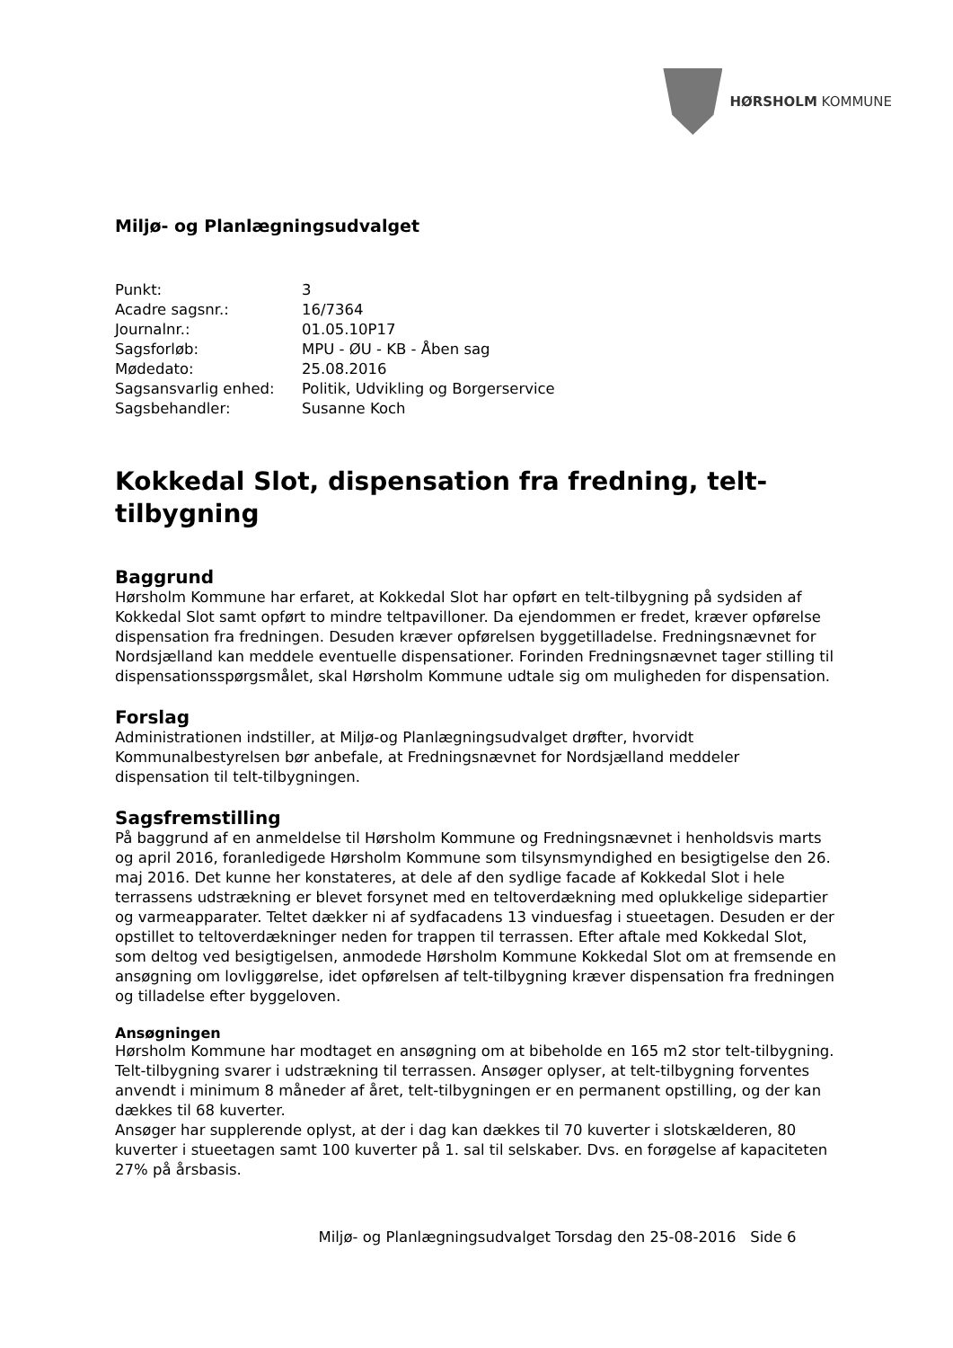HØRSHOLM KOMMUNE
Miljø- og Planlægningsudvalget
| Punkt: | 3 |
| Acadre sagsnr.: | 16/7364 |
| Journalnr.: | 01.05.10P17 |
| Sagsforløb: | MPU - ØU - KB - Åben sag |
| Mødedato: | 25.08.2016 |
| Sagsansvarlig enhed: | Politik, Udvikling og Borgerservice |
| Sagsbehandler: | Susanne Koch |
Kokkedal Slot, dispensation fra fredning, telt-tilbygning
Baggrund
Hørsholm Kommune har erfaret, at Kokkedal Slot har opført en telt-tilbygning på sydsiden af Kokkedal Slot samt opført to mindre teltpavilloner. Da ejendommen er fredet, kræver opførelse dispensation fra fredningen. Desuden kræver opførelsen byggetilladelse. Fredningsnævnet for Nordsjælland kan meddele eventuelle dispensationer. Forinden Fredningsnævnet tager stilling til dispensationsspørgsmålet, skal Hørsholm Kommune udtale sig om muligheden for dispensation.
Forslag
Administrationen indstiller, at Miljø-og Planlægningsudvalget drøfter, hvorvidt Kommunalbestyrelsen bør anbefale, at Fredningsnævnet for Nordsjælland meddeler dispensation til telt-tilbygningen.
Sagsfremstilling
På baggrund af en anmeldelse til Hørsholm Kommune og Fredningsnævnet i henholdsvis marts og april 2016, foranledigede Hørsholm Kommune som tilsynsmyndighed en besigtigelse den 26. maj 2016. Det kunne her konstateres, at dele af den sydlige facade af Kokkedal Slot i hele terrassens udstrækning er blevet forsynet med en teltoverdækning med oplukkelige sidepartier og varmeapparater. Teltet dækker ni af sydfacadens 13 vinduesfag i stueetagen. Desuden er der opstillet to teltoverdækninger neden for trappen til terrassen. Efter aftale med Kokkedal Slot, som deltog ved besigtigelsen, anmodede Hørsholm Kommune Kokkedal Slot om at fremsende en ansøgning om lovliggørelse, idet opførelsen af telt-tilbygning kræver dispensation fra fredningen og tilladelse efter byggeloven.
Ansøgningen
Hørsholm Kommune har modtaget en ansøgning om at bibeholde en 165 m2 stor telt-tilbygning. Telt-tilbygning svarer i udstrækning til terrassen. Ansøger oplyser, at telt-tilbygning forventes anvendt i minimum 8 måneder af året, telt-tilbygningen er en permanent opstilling, og der kan dækkes til 68 kuverter.
Ansøger har supplerende oplyst, at der i dag kan dækkes til 70 kuverter i slotskælderen, 80 kuverter i stueetagen samt 100 kuverter på 1. sal til selskaber. Dvs. en forøgelse af kapaciteten 27% på årsbasis.
Miljø- og Planlægningsudvalget Torsdag den 25-08-2016 Side 6